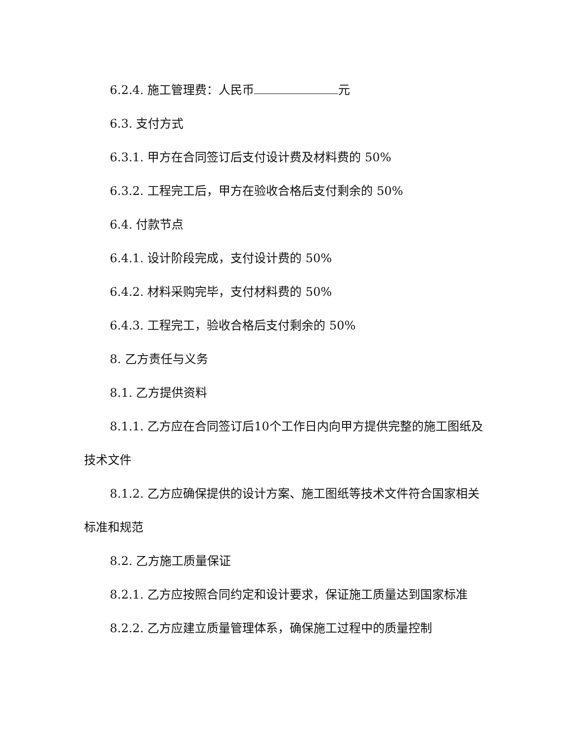6.2.4. 施工管理费：人民币 元
6.3. 支付方式
6.3.1. 甲方在合同签订后支付设计费及材料费的 50%
6.3.2. 工程完工后，甲方在验收合格后支付剩余的 50%
6.4. 付款节点
6.4.1. 设计阶段完成，支付设计费的 50%
6.4.2. 材料采购完毕，支付材料费的 50%
6.4.3. 工程完工，验收合格后支付剩余的 50%
8. 乙方责任与义务
8.1. 乙方提供资料
8.1.1. 乙方应在合同签订后10个工作日内向甲方提供完整的施工图纸及技术文件
8.1.2. 乙方应确保提供的设计方案、施工图纸等技术文件符合国家相关标准和规范
8.2. 乙方施工质量保证
8.2.1. 乙方应按照合同约定和设计要求，保证施工质量达到国家标准
8.2.2. 乙方应建立质量管理体系，确保施工过程中的质量控制